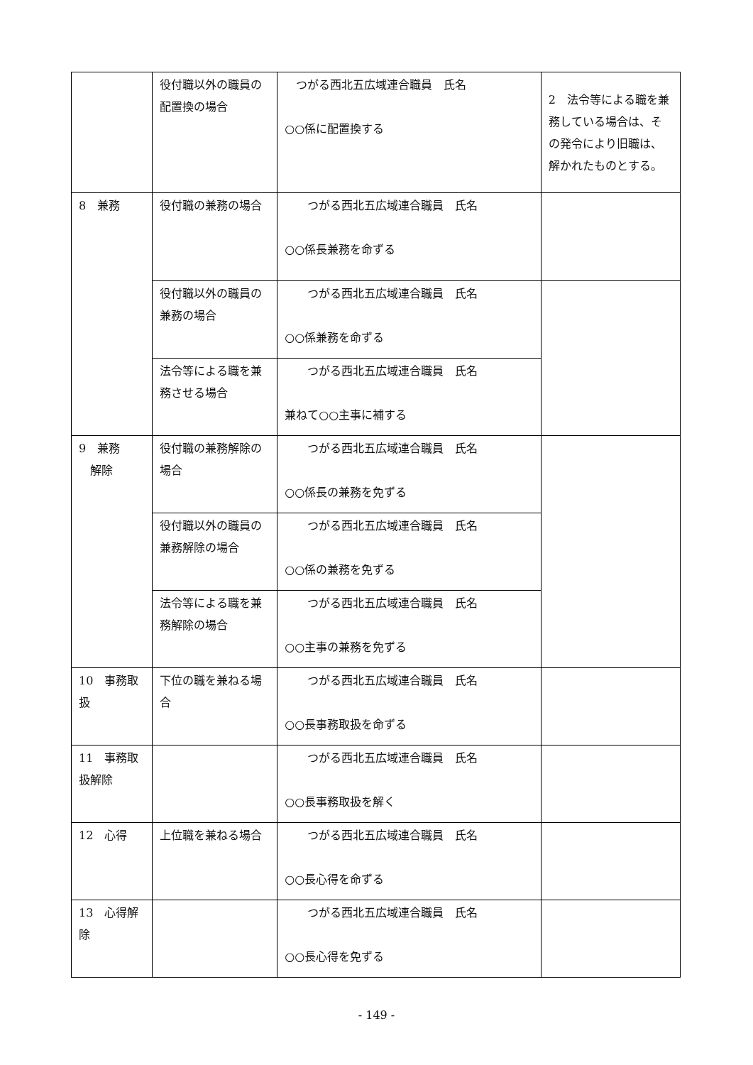| | 役付職以外の職員の配置換の場合 | つがる西北五広域連合職員 氏名 ○○係に配置換する | 2 法令等による職を兼務している場合は、その発令により旧職は、解かれたものとする。 |
| 8 兼務 | 役付職の兼務の場合 | つがる西北五広域連合職員 氏名 ○○係長兼務を命ずる | |
| | 役付職以外の職員の兼務の場合 | つがる西北五広域連合職員 氏名 ○○係兼務を命ずる | |
| | 法令等による職を兼務させる場合 | つがる西北五広域連合職員 氏名 兼ねて○○主事に補する | |
| 9 兼務 解除 | 役付職の兼務解除の場合 | つがる西北五広域連合職員 氏名 ○○係長の兼務を免ずる | |
| | 役付職以外の職員の兼務解除の場合 | つがる西北五広域連合職員 氏名 ○○係の兼務を免ずる | |
| | 法令等による職を兼務解除の場合 | つがる西北五広域連合職員 氏名 ○○主事の兼務を免ずる | |
| 10 事務取扱 | 下位の職を兼ねる場合 | つがる西北五広域連合職員 氏名 ○○長事務取扱を命ずる | |
| 11 事務取扱解除 | | つがる西北五広域連合職員 氏名 ○○長事務取扱を解く | |
| 12 心得 | 上位職を兼ねる場合 | つがる西北五広域連合職員 氏名 ○○長心得を命ずる | |
| 13 心得解除 | | つがる西北五広域連合職員 氏名 ○○長心得を免ずる | |
- 149 -